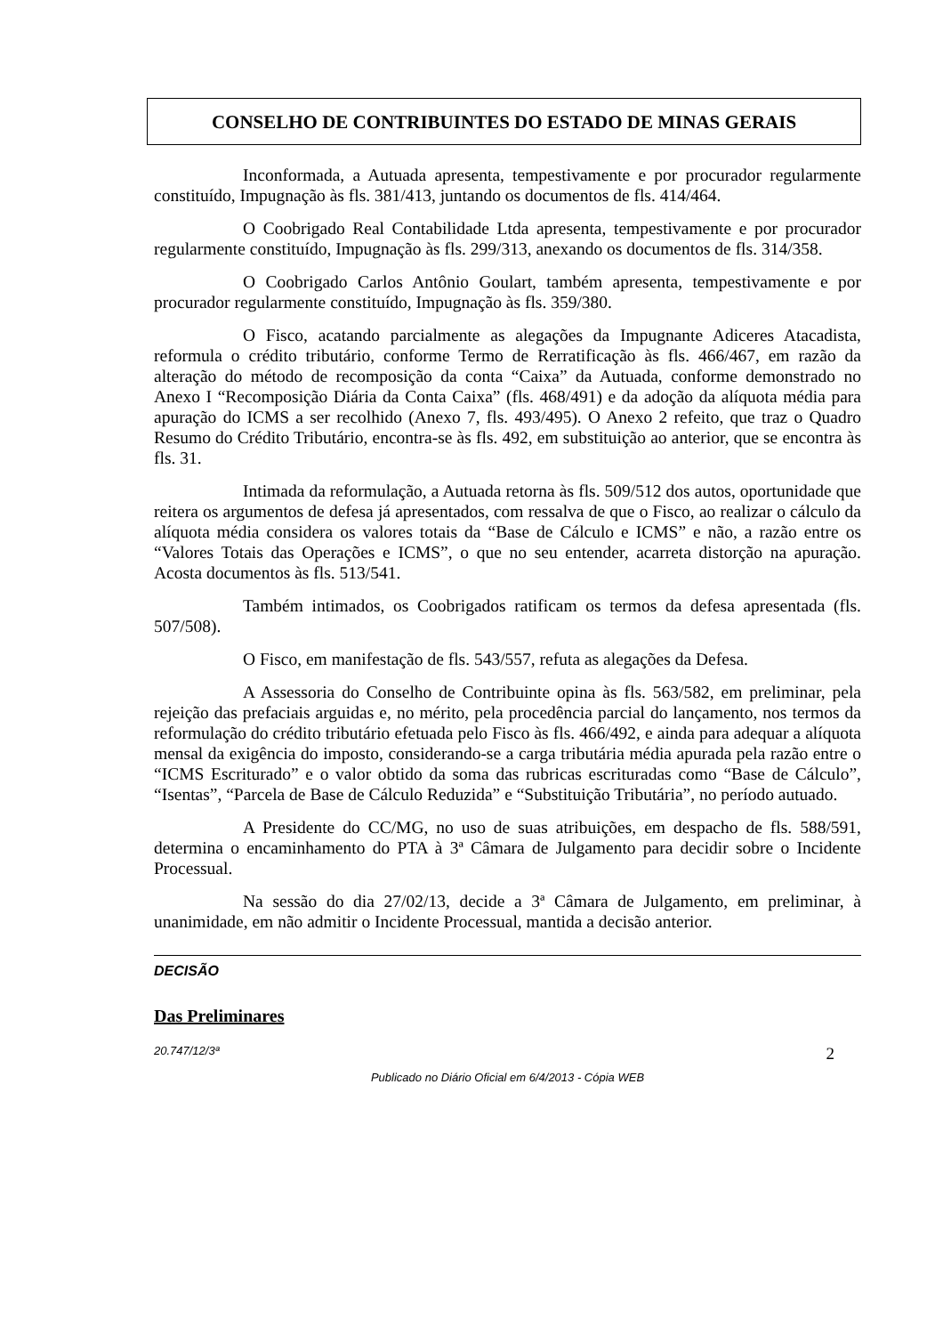CONSELHO DE CONTRIBUINTES DO ESTADO DE MINAS GERAIS
Inconformada, a Autuada apresenta, tempestivamente e por procurador regularmente constituído, Impugnação às fls. 381/413, juntando os documentos de fls. 414/464.
O Coobrigado Real Contabilidade Ltda apresenta, tempestivamente e por procurador regularmente constituído, Impugnação às fls. 299/313, anexando os documentos de fls. 314/358.
O Coobrigado Carlos Antônio Goulart, também apresenta, tempestivamente e por procurador regularmente constituído, Impugnação às fls. 359/380.
O Fisco, acatando parcialmente as alegações da Impugnante Adiceres Atacadista, reformula o crédito tributário, conforme Termo de Rerratificação às fls. 466/467, em razão da alteração do método de recomposição da conta “Caixa” da Autuada, conforme demonstrado no Anexo I “Recomposição Diária da Conta Caixa” (fls. 468/491) e da adoção da alíquota média para apuração do ICMS a ser recolhido (Anexo 7, fls. 493/495). O Anexo 2 refeito, que traz o Quadro Resumo do Crédito Tributário, encontra-se às fls. 492, em substituição ao anterior, que se encontra às fls. 31.
Intimada da reformulação, a Autuada retorna às fls. 509/512 dos autos, oportunidade que reitera os argumentos de defesa já apresentados, com ressalva de que o Fisco, ao realizar o cálculo da alíquota média considera os valores totais da “Base de Cálculo e ICMS” e não, a razão entre os “Valores Totais das Operações e ICMS”, o que no seu entender, acarreta distorção na apuração. Acosta documentos às fls. 513/541.
Também intimados, os Coobrigados ratificam os termos da defesa apresentada (fls. 507/508).
O Fisco, em manifestação de fls. 543/557, refuta as alegações da Defesa.
A Assessoria do Conselho de Contribuinte opina às fls. 563/582, em preliminar, pela rejeição das prefaciais arguidas e, no mérito, pela procedência parcial do lançamento, nos termos da reformulação do crédito tributário efetuada pelo Fisco às fls. 466/492, e ainda para adequar a alíquota mensal da exigência do imposto, considerando-se a carga tributária média apurada pela razão entre o “ICMS Escriturado” e o valor obtido da soma das rubricas escrituradas como “Base de Cálculo”, “Isentas”, “Parcela de Base de Cálculo Reduzida” e “Substituição Tributária”, no período autuado.
A Presidente do CC/MG, no uso de suas atribuições, em despacho de fls. 588/591, determina o encaminhamento do PTA à 3ª Câmara de Julgamento para decidir sobre o Incidente Processual.
Na sessão do dia 27/02/13, decide a 3ª Câmara de Julgamento, em preliminar, à unanimidade, em não admitir o Incidente Processual, mantida a decisão anterior.
DECISÃO
Das Preliminares
20.747/12/3ª 2
Publicado no Diário Oficial em 6/4/2013 - Cópia WEB